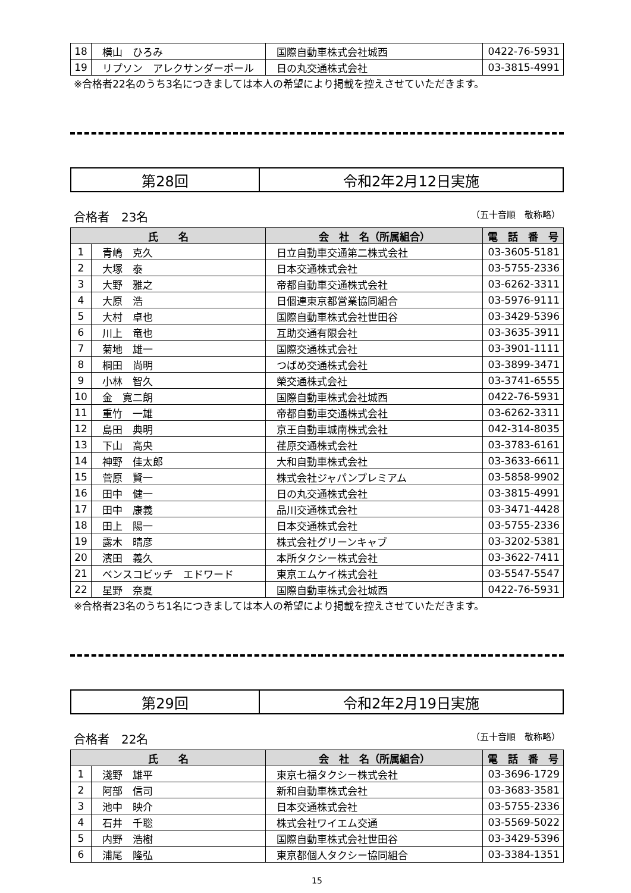| 18 | 横山 ひろみ | 国際自動車株式会社城西 | 0422-76-5931 |
| 19 | リプソン アレクサンダーポール | 日の丸交通株式会社 | 03-3815-4991 |
※合格者22名のうち3名につきましては本人の希望により掲載を控えさせていただきます。
第28回 令和2年2月12日実施
合格者　23名 （五十音順　敬称略）
| 氏 名 | | 会 社 名（所属組合） | 電 話 番 号 |
| --- | --- | --- | --- |
| 1 | 青嶋 克久 | 日立自動車交通第二株式会社 | 03-3605-5181 |
| 2 | 大塚 泰 | 日本交通株式会社 | 03-5755-2336 |
| 3 | 大野 雅之 | 帝都自動車交通株式会社 | 03-6262-3311 |
| 4 | 大原 浩 | 日個連東京都営業協同組合 | 03-5976-9111 |
| 5 | 大村 卓也 | 国際自動車株式会社世田谷 | 03-3429-5396 |
| 6 | 川上 竜也 | 互助交通有限会社 | 03-3635-3911 |
| 7 | 菊地 雄一 | 国際交通株式会社 | 03-3901-1111 |
| 8 | 桐田 尚明 | つばめ交通株式会社 | 03-3899-3471 |
| 9 | 小林 智久 | 榮交通株式会社 | 03-3741-6555 |
| 10 | 金 寛二朗 | 国際自動車株式会社城西 | 0422-76-5931 |
| 11 | 重竹 一雄 | 帝都自動車交通株式会社 | 03-6262-3311 |
| 12 | 島田 典明 | 京王自動車城南株式会社 | 042-314-8035 |
| 13 | 下山 高央 | 荏原交通株式会社 | 03-3783-6161 |
| 14 | 神野 佳太郎 | 大和自動車株式会社 | 03-3633-6611 |
| 15 | 菅原 賢一 | 株式会社ジャパンプレミアム | 03-5858-9902 |
| 16 | 田中 健一 | 日の丸交通株式会社 | 03-3815-4991 |
| 17 | 田中 康義 | 品川交通株式会社 | 03-3471-4428 |
| 18 | 田上 陽一 | 日本交通株式会社 | 03-5755-2336 |
| 19 | 露木 晴彦 | 株式会社グリーンキャブ | 03-3202-5381 |
| 20 | 濱田 義久 | 本所タクシー株式会社 | 03-3622-7411 |
| 21 | ベンスコビッチ エドワード | 東京エムケイ株式会社 | 03-5547-5547 |
| 22 | 星野 奈夏 | 国際自動車株式会社城西 | 0422-76-5931 |
※合格者23名のうち1名につきましては本人の希望により掲載を控えさせていただきます。
第29回 令和2年2月19日実施
合格者　22名 （五十音順　敬称略）
| 氏 名 | | 会 社 名（所属組合） | 電 話 番 号 |
| --- | --- | --- | --- |
| 1 | 淺野 雄平 | 東京七福タクシー株式会社 | 03-3696-1729 |
| 2 | 阿部 信司 | 新和自動車株式会社 | 03-3683-3581 |
| 3 | 池中 映介 | 日本交通株式会社 | 03-5755-2336 |
| 4 | 石井 千聡 | 株式会社ワイエム交通 | 03-5569-5022 |
| 5 | 内野 浩樹 | 国際自動車株式会社世田谷 | 03-3429-5396 |
| 6 | 浦尾 隆弘 | 東京都個人タクシー協同組合 | 03-3384-1351 |
15